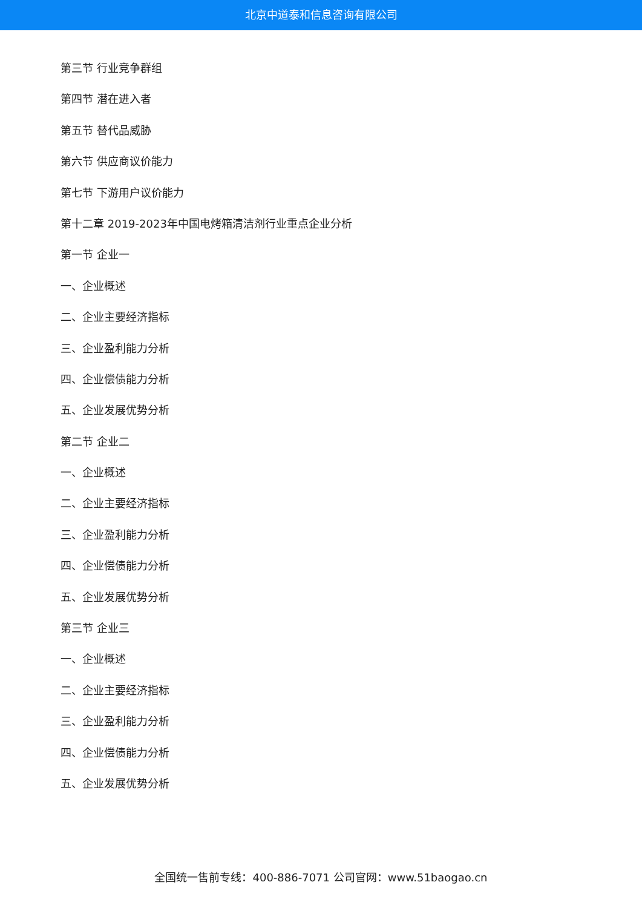北京中道泰和信息咨询有限公司
第三节 行业竞争群组
第四节 潜在进入者
第五节 替代品威胁
第六节 供应商议价能力
第七节 下游用户议价能力
第十二章 2019-2023年中国电烤箱清洁剂行业重点企业分析
第一节 企业一
一、企业概述
二、企业主要经济指标
三、企业盈利能力分析
四、企业偿债能力分析
五、企业发展优势分析
第二节 企业二
一、企业概述
二、企业主要经济指标
三、企业盈利能力分析
四、企业偿债能力分析
五、企业发展优势分析
第三节 企业三
一、企业概述
二、企业主要经济指标
三、企业盈利能力分析
四、企业偿债能力分析
五、企业发展优势分析
全国统一售前专线：400-886-7071 公司官网：www.51baogao.cn